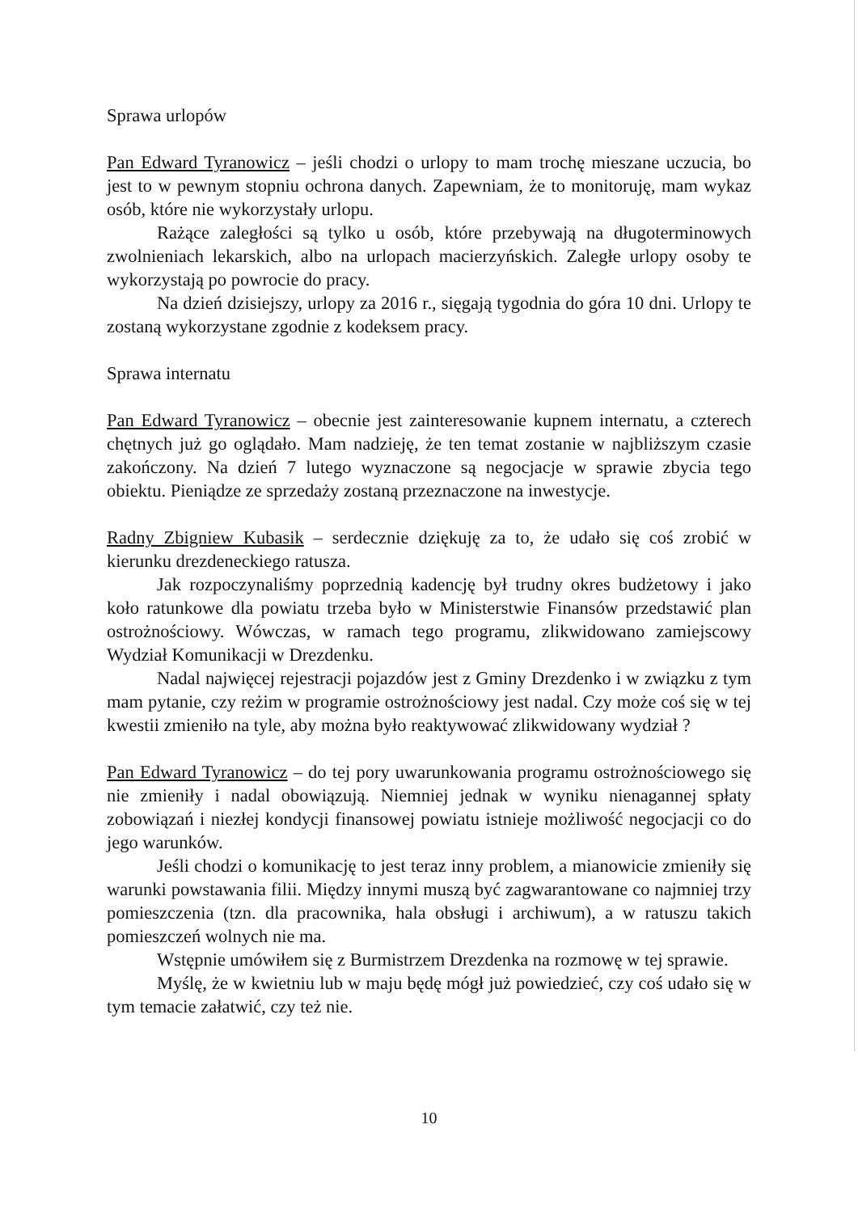Sprawa urlopów
Pan Edward Tyranowicz – jeśli chodzi o urlopy to mam trochę mieszane uczucia, bo jest to w pewnym stopniu ochrona danych. Zapewniam, że to monitoruję, mam wykaz osób, które nie wykorzystały urlopu.
Rażące zaległości są tylko u osób, które przebywają na długoterminowych zwolnieniach lekarskich, albo na urlopach macierzyńskich. Zaległe urlopy osoby te wykorzystają po powrocie do pracy.
Na dzień dzisiejszy, urlopy za 2016 r., sięgają tygodnia do góra 10 dni. Urlopy te zostaną wykorzystane zgodnie z kodeksem pracy.
Sprawa internatu
Pan Edward Tyranowicz – obecnie jest zainteresowanie kupnem internatu, a czterech chętnych już go oglądało. Mam nadzieję, że ten temat zostanie w najbliższym czasie zakończony. Na dzień 7 lutego wyznaczone są negocjacje w sprawie zbycia tego obiektu. Pieniądze ze sprzedaży zostaną przeznaczone na inwestycje.
Radny Zbigniew Kubasik – serdecznie dziękuję za to, że udało się coś zrobić w kierunku drezdeneckiego ratusza.
Jak rozpoczynaliśmy poprzednią kadencję był trudny okres budżetowy i jako koło ratunkowe dla powiatu trzeba było w Ministerstwie Finansów przedstawić plan ostrożnościowy. Wówczas, w ramach tego programu, zlikwidowano zamiejscowy Wydział Komunikacji w Drezdenku.
Nadal najwięcej rejestracji pojazdów jest z Gminy Drezdenko i w związku z tym mam pytanie, czy reżim w programie ostrożnościowy jest nadal. Czy może coś się w tej kwestii zmieniło na tyle, aby można było reaktywować zlikwidowany wydział ?
Pan Edward Tyranowicz – do tej pory uwarunkowania programu ostrożnościowego się nie zmieniły i nadal obowiązują. Niemniej jednak w wyniku nienagannej spłaty zobowiązań i niezłej kondycji finansowej powiatu istnieje możliwość negocjacji co do jego warunków.
Jeśli chodzi o komunikację to jest teraz inny problem, a mianowicie zmieniły się warunki powstawania filii. Między innymi muszą być zagwarantowane co najmniej trzy pomieszczenia (tzn. dla pracownika, hala obsługi i archiwum), a w ratuszu takich pomieszczeń wolnych nie ma.
Wstępnie umówiłem się z Burmistrzem Drezdenka na rozmowę w tej sprawie.
Myślę, że w kwietniu lub w maju będę mógł już powiedzieć, czy coś udało się w tym temacie załatwić, czy też nie.
10